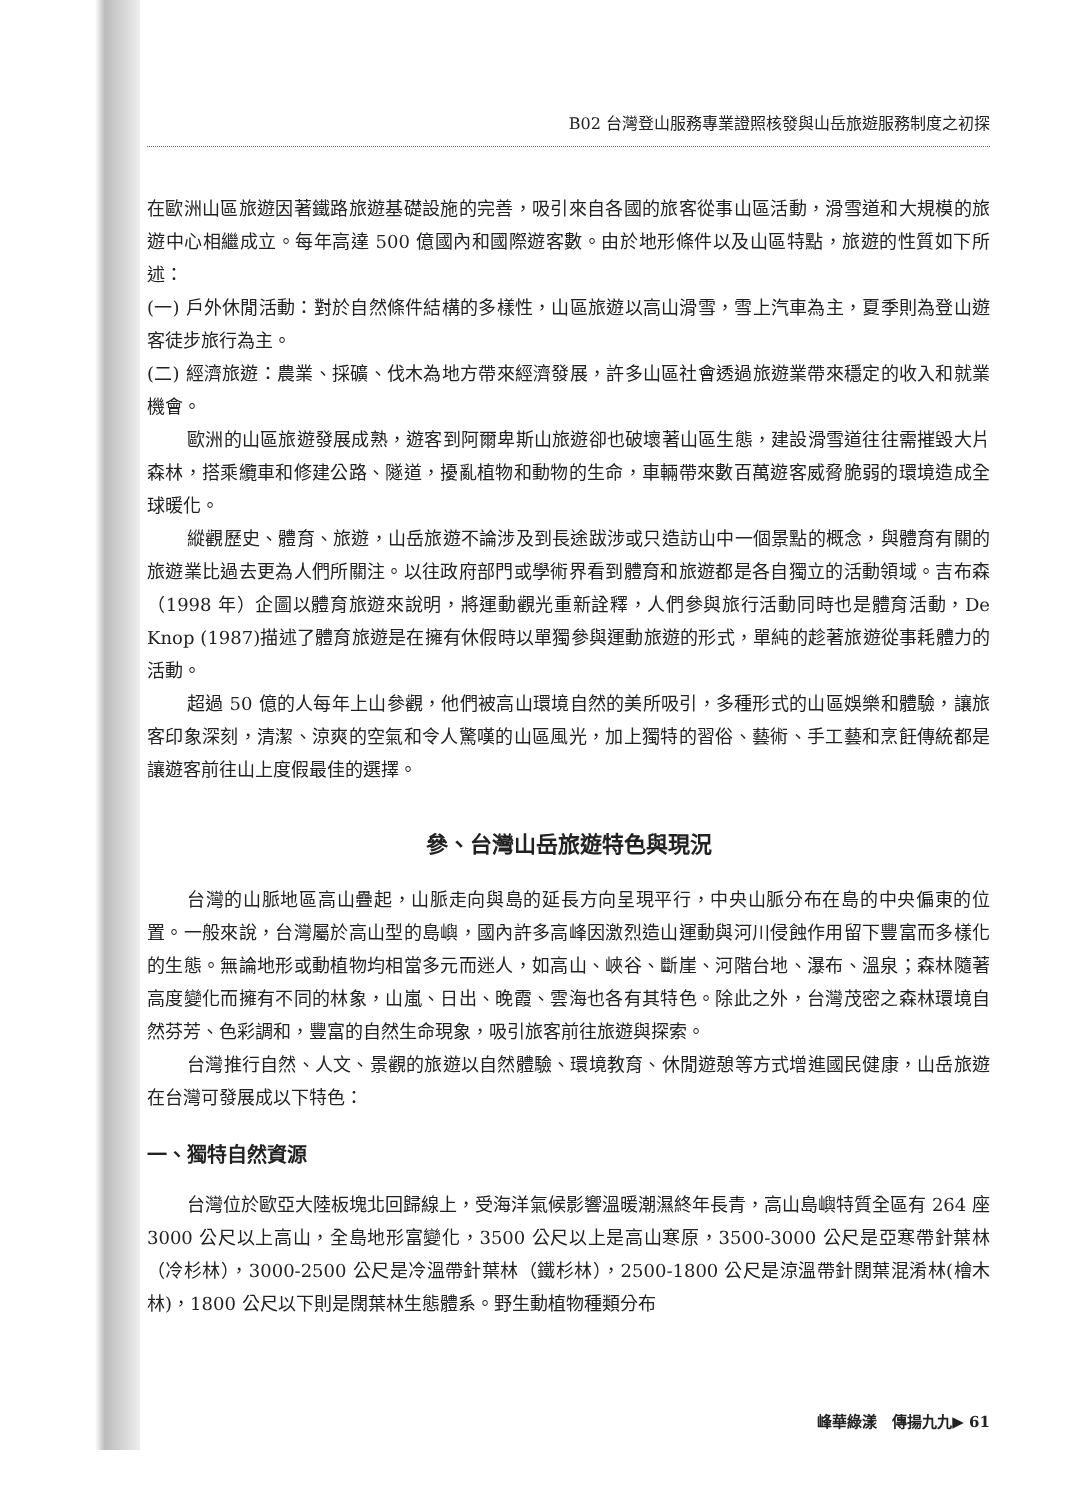B02 台灣登山服務專業證照核發與山岳旅遊服務制度之初探
在歐洲山區旅遊因著鐵路旅遊基礎設施的完善，吸引來自各國的旅客從事山區活動，滑雪道和大規模的旅遊中心相繼成立。每年高達 500 億國內和國際遊客數。由於地形條件以及山區特點，旅遊的性質如下所述：
(一) 戶外休閒活動：對於自然條件結構的多樣性，山區旅遊以高山滑雪，雪上汽車為主，夏季則為登山遊客徒步旅行為主。
(二) 經濟旅遊：農業、採礦、伐木為地方帶來經濟發展，許多山區社會透過旅遊業帶來穩定的收入和就業機會。
歐洲的山區旅遊發展成熟，遊客到阿爾卑斯山旅遊卻也破壞著山區生態，建設滑雪道往往需摧毀大片森林，搭乘纜車和修建公路、隧道，擾亂植物和動物的生命，車輛帶來數百萬遊客威脅脆弱的環境造成全球暖化。
縱觀歷史、體育、旅遊，山岳旅遊不論涉及到長途跋涉或只造訪山中一個景點的概念，與體育有關的旅遊業比過去更為人們所關注。以往政府部門或學術界看到體育和旅遊都是各自獨立的活動領域。吉布森（1998 年）企圖以體育旅遊來說明，將運動觀光重新詮釋，人們參與旅行活動同時也是體育活動，De Knop (1987)描述了體育旅遊是在擁有休假時以單獨參與運動旅遊的形式，單純的趁著旅遊從事耗體力的活動。
超過 50 億的人每年上山參觀，他們被高山環境自然的美所吸引，多種形式的山區娛樂和體驗，讓旅客印象深刻，清潔、涼爽的空氣和令人驚嘆的山區風光，加上獨特的習俗、藝術、手工藝和烹飪傳統都是讓遊客前往山上度假最佳的選擇。
參、台灣山岳旅遊特色與現況
台灣的山脈地區高山疊起，山脈走向與島的延長方向呈現平行，中央山脈分布在島的中央偏東的位置。一般來說，台灣屬於高山型的島嶼，國內許多高峰因激烈造山運動與河川侵蝕作用留下豐富而多樣化的生態。無論地形或動植物均相當多元而迷人，如高山、峽谷、斷崖、河階台地、瀑布、溫泉；森林隨著高度變化而擁有不同的林象，山嵐、日出、晚霞、雲海也各有其特色。除此之外，台灣茂密之森林環境自然芬芳、色彩調和，豐富的自然生命現象，吸引旅客前往旅遊與探索。
台灣推行自然、人文、景觀的旅遊以自然體驗、環境教育、休閒遊憩等方式增進國民健康，山岳旅遊在台灣可發展成以下特色：
一、獨特自然資源
台灣位於歐亞大陸板塊北回歸線上，受海洋氣候影響溫暖潮濕終年長青，高山島嶼特質全區有 264 座 3000 公尺以上高山，全島地形富變化，3500 公尺以上是高山寒原，3500-3000 公尺是亞寒帶針葉林（冷杉林），3000-2500 公尺是冷溫帶針葉林（鐵杉林），2500-1800 公尺是涼溫帶針闊葉混淆林(檜木林)，1800 公尺以下則是闊葉林生態體系。野生動植物種類分布
峰華綠漾　傳揚九九▶ 61